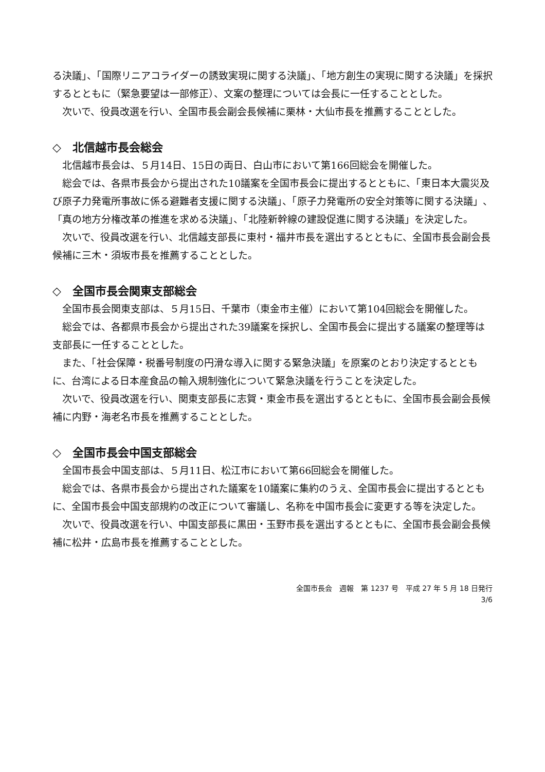る決議」、「国際リニアコライダーの誘致実現に関する決議」、「地方創生の実現に関する決議」を採択するとともに（緊急要望は一部修正）、文案の整理については会長に一任することとした。
次いで、役員改選を行い、全国市長会副会長候補に栗林・大仙市長を推薦することとした。
◇　北信越市長会総会
北信越市長会は、５月14日、15日の両日、白山市において第166回総会を開催した。
総会では、各県市長会から提出された10議案を全国市長会に提出するとともに、「東日本大震災及び原子力発電所事故に係る避難者支援に関する決議」、「原子力発電所の安全対策等に関する決議」、「真の地方分権改革の推進を求める決議」、「北陸新幹線の建設促進に関する決議」を決定した。
次いで、役員改選を行い、北信越支部長に東村・福井市長を選出するとともに、全国市長会副会長候補に三木・須坂市長を推薦することとした。
◇　全国市長会関東支部総会
全国市長会関東支部は、５月15日、千葉市（東金市主催）において第104回総会を開催した。
総会では、各都県市長会から提出された39議案を採択し、全国市長会に提出する議案の整理等は支部長に一任することとした。
また、「社会保障・税番号制度の円滑な導入に関する緊急決議」を原案のとおり決定するとともに、台湾による日本産食品の輸入規制強化について緊急決議を行うことを決定した。
次いで、役員改選を行い、関東支部長に志賀・東金市長を選出するとともに、全国市長会副会長候補に内野・海老名市長を推薦することとした。
◇　全国市長会中国支部総会
全国市長会中国支部は、５月11日、松江市において第66回総会を開催した。
総会では、各県市長会から提出された議案を10議案に集約のうえ、全国市長会に提出するとともに、全国市長会中国支部規約の改正について審議し、名称を中国市長会に変更する等を決定した。
次いで、役員改選を行い、中国支部長に黒田・玉野市長を選出するとともに、全国市長会副会長候補に松井・広島市長を推薦することとした。
全国市長会　週報　第 1237 号　平成 27 年 5 月 18 日発行
3/6